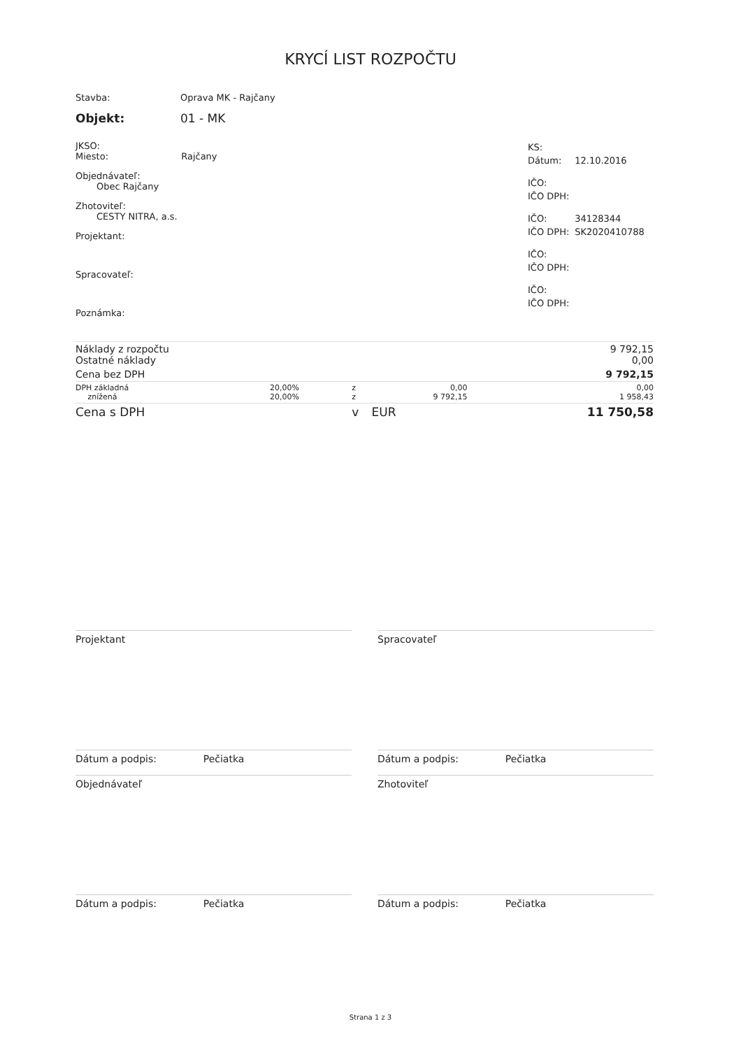KRYCÍ LIST ROZPOČTU
| Stavba: | Oprava MK - Rajčany |
| Objekt: | 01 - MK |
JKSO:
Miesto: Rajčany
Objednávateľ:
Obec Rajčany
Zhotoviteľ:
CESTY NITRA, a.s.
Projektant:
Spracovateľ:
Poznámka:
| KS: | |
| Dátum: | 12.10.2016 |
| IČO: | |
| IČO DPH: | |
| IČO: | 34128344 |
| IČO DPH: | SK2020410788 |
| IČO: | |
| IČO DPH: | |
| IČO: | |
| IČO DPH: | |
| Náklady z rozpočtu Ostatné náklady | | | | 9 792,15 0,00 |
| Cena bez DPH | | | | 9 792,15 |
| DPH základná znížená | 20,00% 20,00% | z z | 0,00 9 792,15 | 0,00 1 958,43 |
| Cena s DPH | | v | EUR | 11 750,58 |
Projektant Spracovateľ
Dátum a podpis: Pečiatka Dátum a podpis: Pečiatka
Objednávateľ Zhotoviteľ
Dátum a podpis: Pečiatka Dátum a podpis: Pečiatka
Strana 1 z 3